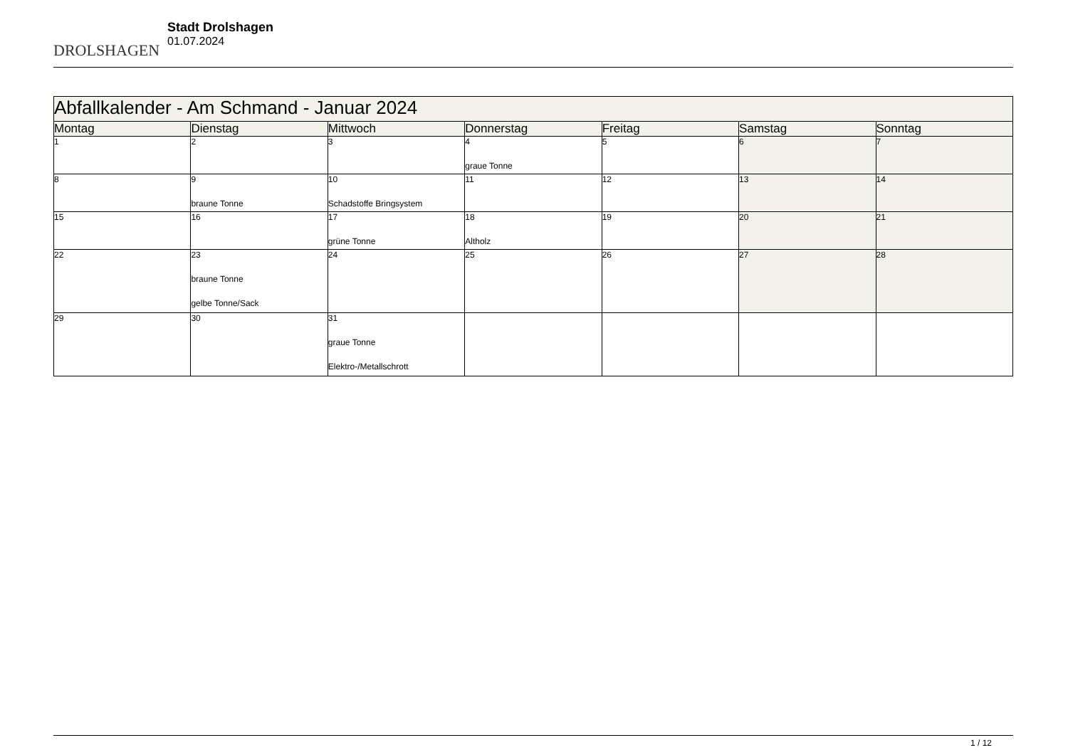DROLSHAGEN
Stadt Drolshagen
01.07.2024
| Abfallkalender - Am Schmand - Januar 2024 | | | | | | |
| Montag | Dienstag | Mittwoch | Donnerstag | Freitag | Samstag | Sonntag |
| 1 | 2 | 3 | 4 graue Tonne | 5 | 6 | 7 |
| 8 | 9 braune Tonne | 10 Schadstoffe Bringsystem | 11 | 12 | 13 | 14 |
| 15 | 16 | 17 grüne Tonne | 18 Altholz | 19 | 20 | 21 |
| 22 | 23 braune Tonne gelbe Tonne/Sack | 24 | 25 | 26 | 27 | 28 |
| 29 | 30 | 31 graue Tonne Elektro-/Metallschrott | | | | |
1 / 12